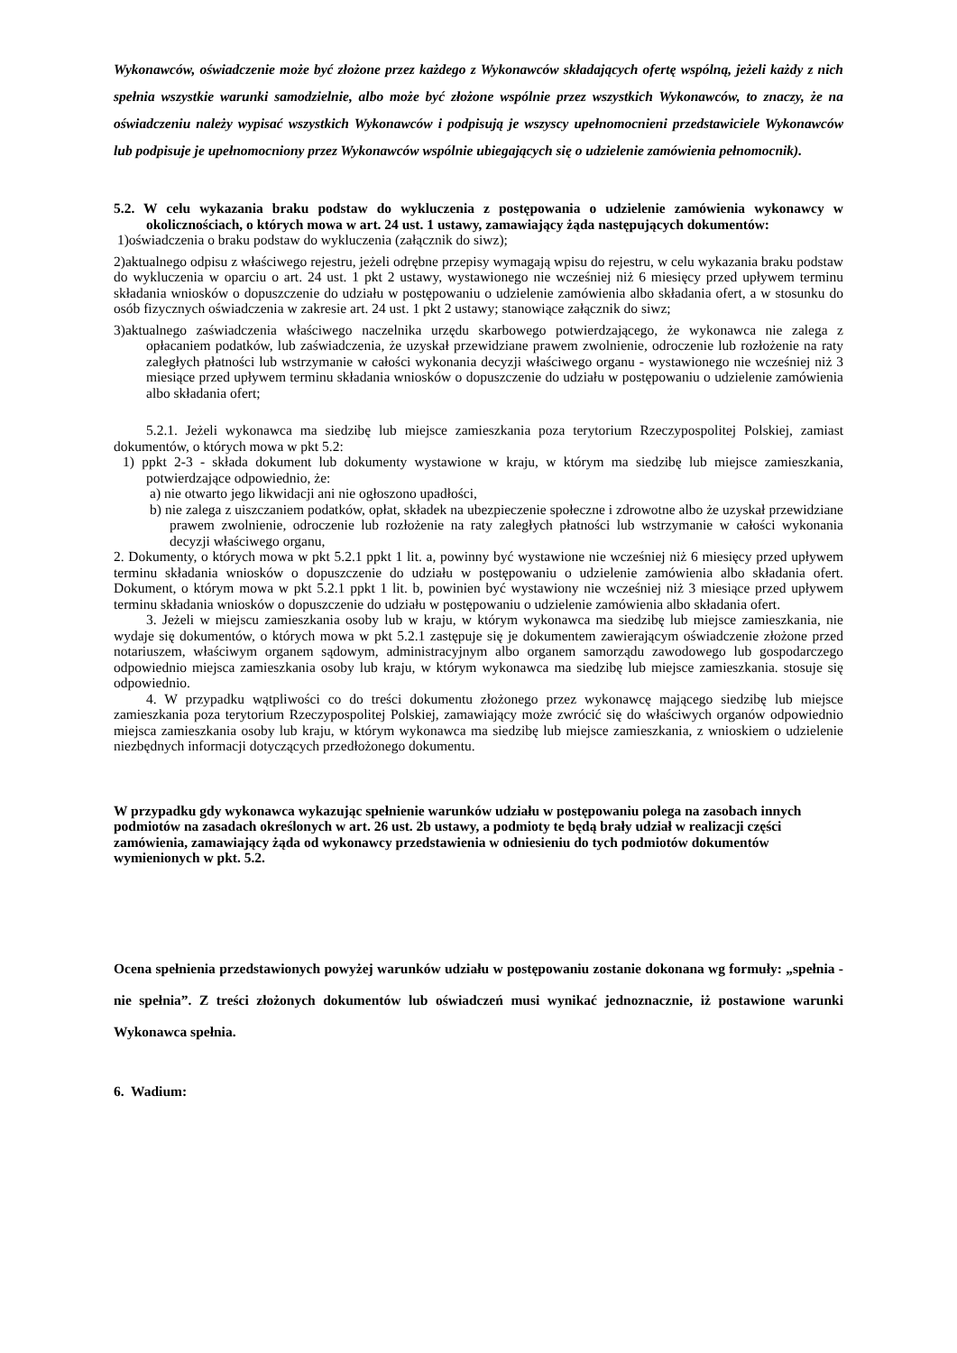Wykonawców, oświadczenie może być złożone przez każdego z Wykonawców składających ofertę wspólną, jeżeli każdy z nich spełnia wszystkie warunki samodzielnie, albo może być złożone wspólnie przez wszystkich Wykonawców, to znaczy, że na oświadczeniu należy wypisać wszystkich Wykonawców i podpisują je wszyscy upełnomocnieni przedstawiciele Wykonawców lub podpisuje je upełnomocniony przez Wykonawców wspólnie ubiegających się o udzielenie zamówienia pełnomocnik).
5.2. W celu wykazania braku podstaw do wykluczenia z postępowania o udzielenie zamówienia wykonawcy w okolicznościach, o których mowa w art. 24 ust. 1 ustawy, zamawiający żąda następujących dokumentów:
1)oświadczenia o braku podstaw do wykluczenia (załącznik do siwz);
2)aktualnego odpisu z właściwego rejestru, jeżeli odrębne przepisy wymagają wpisu do rejestru, w celu wykazania braku podstaw do wykluczenia w oparciu o art. 24 ust. 1 pkt 2 ustawy, wystawionego nie wcześniej niż 6 miesięcy przed upływem terminu składania wniosków o dopuszczenie do udziału w postępowaniu o udzielenie zamówienia albo składania ofert, a w stosunku do osób fizycznych oświadczenia w zakresie art. 24 ust. 1 pkt 2 ustawy; stanowiące załącznik do siwz;
3)aktualnego zaświadczenia właściwego naczelnika urzędu skarbowego potwierdzającego, że wykonawca nie zalega z opłacaniem podatków, lub zaświadczenia, że uzyskał przewidziane prawem zwolnienie, odroczenie lub rozłożenie na raty zaległych płatności lub wstrzymanie w całości wykonania decyzji właściwego organu - wystawionego nie wcześniej niż 3 miesiące przed upływem terminu składania wniosków o dopuszczenie do udziału w postępowaniu o udzielenie zamówienia albo składania ofert;
5.2.1. Jeżeli wykonawca ma siedzibę lub miejsce zamieszkania poza terytorium Rzeczypospolitej Polskiej, zamiast dokumentów, o których mowa w pkt 5.2:
1) ppkt 2-3 - składa dokument lub dokumenty wystawione w kraju, w którym ma siedzibę lub miejsce zamieszkania, potwierdzające odpowiednio, że:
a) nie otwarto jego likwidacji ani nie ogłoszono upadłości,
b) nie zalega z uiszczaniem podatków, opłat, składek na ubezpieczenie społeczne i zdrowotne albo że uzyskał przewidziane prawem zwolnienie, odroczenie lub rozłożenie na raty zaległych płatności lub wstrzymanie w całości wykonania decyzji właściwego organu,
2. Dokumenty, o których mowa w pkt 5.2.1 ppkt 1 lit. a, powinny być wystawione nie wcześniej niż 6 miesięcy przed upływem terminu składania wniosków o dopuszczenie do udziału w postępowaniu o udzielenie zamówienia albo składania ofert. Dokument, o którym mowa w pkt 5.2.1 ppkt 1 lit. b, powinien być wystawiony nie wcześniej niż 3 miesiące przed upływem terminu składania wniosków o dopuszczenie do udziału w postępowaniu o udzielenie zamówienia albo składania ofert.
3. Jeżeli w miejscu zamieszkania osoby lub w kraju, w którym wykonawca ma siedzibę lub miejsce zamieszkania, nie wydaje się dokumentów, o których mowa w pkt 5.2.1 zastępuje się je dokumentem zawierającym oświadczenie złożone przed notariuszem, właściwym organem sądowym, administracyjnym albo organem samorządu zawodowego lub gospodarczego odpowiednio miejsca zamieszkania osoby lub kraju, w którym wykonawca ma siedzibę lub miejsce zamieszkania. stosuje się odpowiednio.
4. W przypadku wątpliwości co do treści dokumentu złożonego przez wykonawcę mającego siedzibę lub miejsce zamieszkania poza terytorium Rzeczypospolitej Polskiej, zamawiający może zwrócić się do właściwych organów odpowiednio miejsca zamieszkania osoby lub kraju, w którym wykonawca ma siedzibę lub miejsce zamieszkania, z wnioskiem o udzielenie niezbędnych informacji dotyczących przedłożonego dokumentu.
W przypadku gdy wykonawca wykazując spełnienie warunków udziału w postępowaniu polega na zasobach innych podmiotów na zasadach określonych w art. 26 ust. 2b ustawy, a podmioty te będą brały udział w realizacji części zamówienia, zamawiający żąda od wykonawcy przedstawienia w odniesieniu do tych podmiotów dokumentów wymienionych w pkt. 5.2.
Ocena spełnienia przedstawionych powyżej warunków udziału w postępowaniu zostanie dokonana wg formuły: „spełnia - nie spełnia”. Z treści złożonych dokumentów lub oświadczeń musi wynikać jednoznacznie, iż postawione warunki Wykonawca spełnia.
6. Wadium: